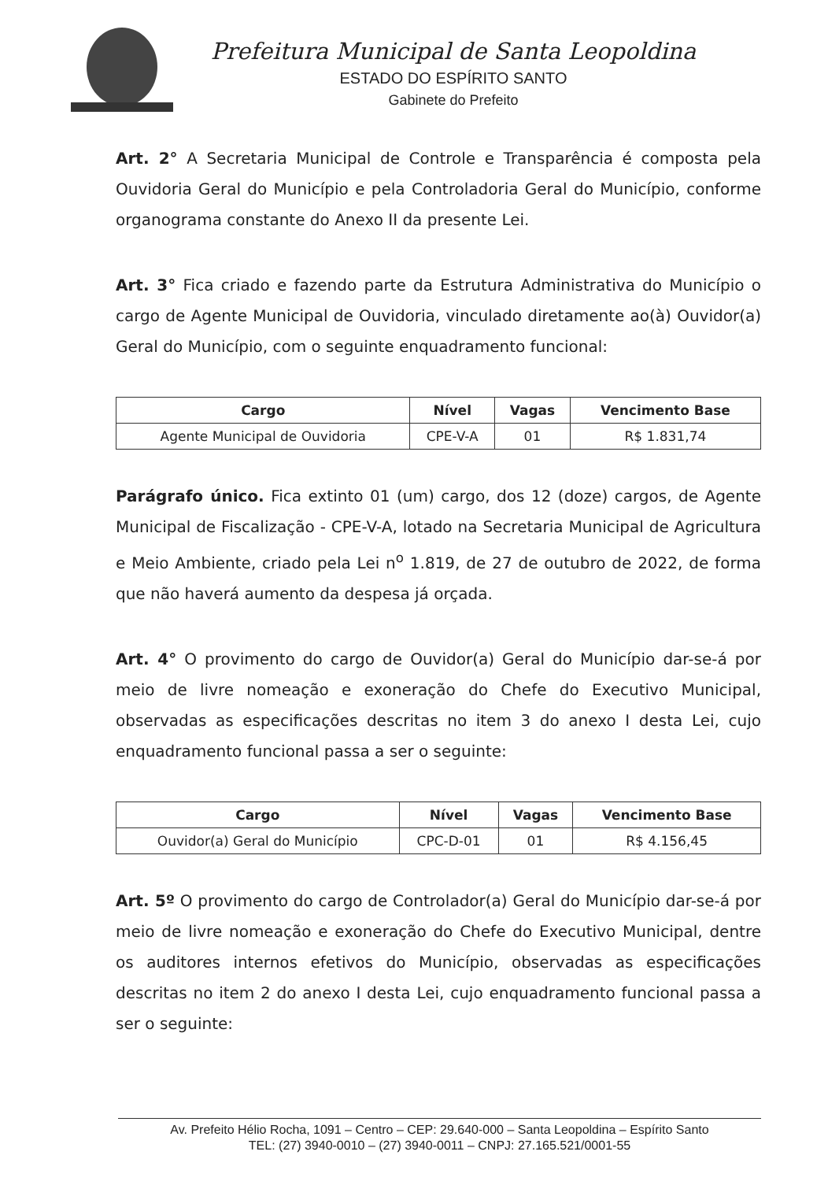Prefeitura Municipal de Santa Leopoldina
ESTADO DO ESPÍRITO SANTO
Gabinete do Prefeito
Art. 2° A Secretaria Municipal de Controle e Transparência é composta pela Ouvidoria Geral do Município e pela Controladoria Geral do Município, conforme organograma constante do Anexo II da presente Lei.
Art. 3° Fica criado e fazendo parte da Estrutura Administrativa do Município o cargo de Agente Municipal de Ouvidoria, vinculado diretamente ao(à) Ouvidor(a) Geral do Município, com o seguinte enquadramento funcional:
| Cargo | Nível | Vagas | Vencimento Base |
| --- | --- | --- | --- |
| Agente Municipal de Ouvidoria | CPE-V-A | 01 | R$ 1.831,74 |
Parágrafo único. Fica extinto 01 (um) cargo, dos 12 (doze) cargos, de Agente Municipal de Fiscalização - CPE-V-A, lotado na Secretaria Municipal de Agricultura e Meio Ambiente, criado pela Lei n<sup>o</sup> 1.819, de 27 de outubro de 2022, de forma que não haverá aumento da despesa já orçada.
Art. 4° O provimento do cargo de Ouvidor(a) Geral do Município dar-se-á por meio de livre nomeação e exoneração do Chefe do Executivo Municipal, observadas as especificações descritas no item 3 do anexo I desta Lei, cujo enquadramento funcional passa a ser o seguinte:
| Cargo | Nível | Vagas | Vencimento Base |
| --- | --- | --- | --- |
| Ouvidor(a) Geral do Município | CPC-D-01 | 01 | R$ 4.156,45 |
Art. 5º O provimento do cargo de Controlador(a) Geral do Município dar-se-á por meio de livre nomeação e exoneração do Chefe do Executivo Municipal, dentre os auditores internos efetivos do Município, observadas as especificações descritas no item 2 do anexo I desta Lei, cujo enquadramento funcional passa a ser o seguinte:
Av. Prefeito Hélio Rocha, 1091 – Centro – CEP: 29.640-000 – Santa Leopoldina – Espírito Santo
TEL: (27) 3940-0010 – (27) 3940-0011 – CNPJ: 27.165.521/0001-55